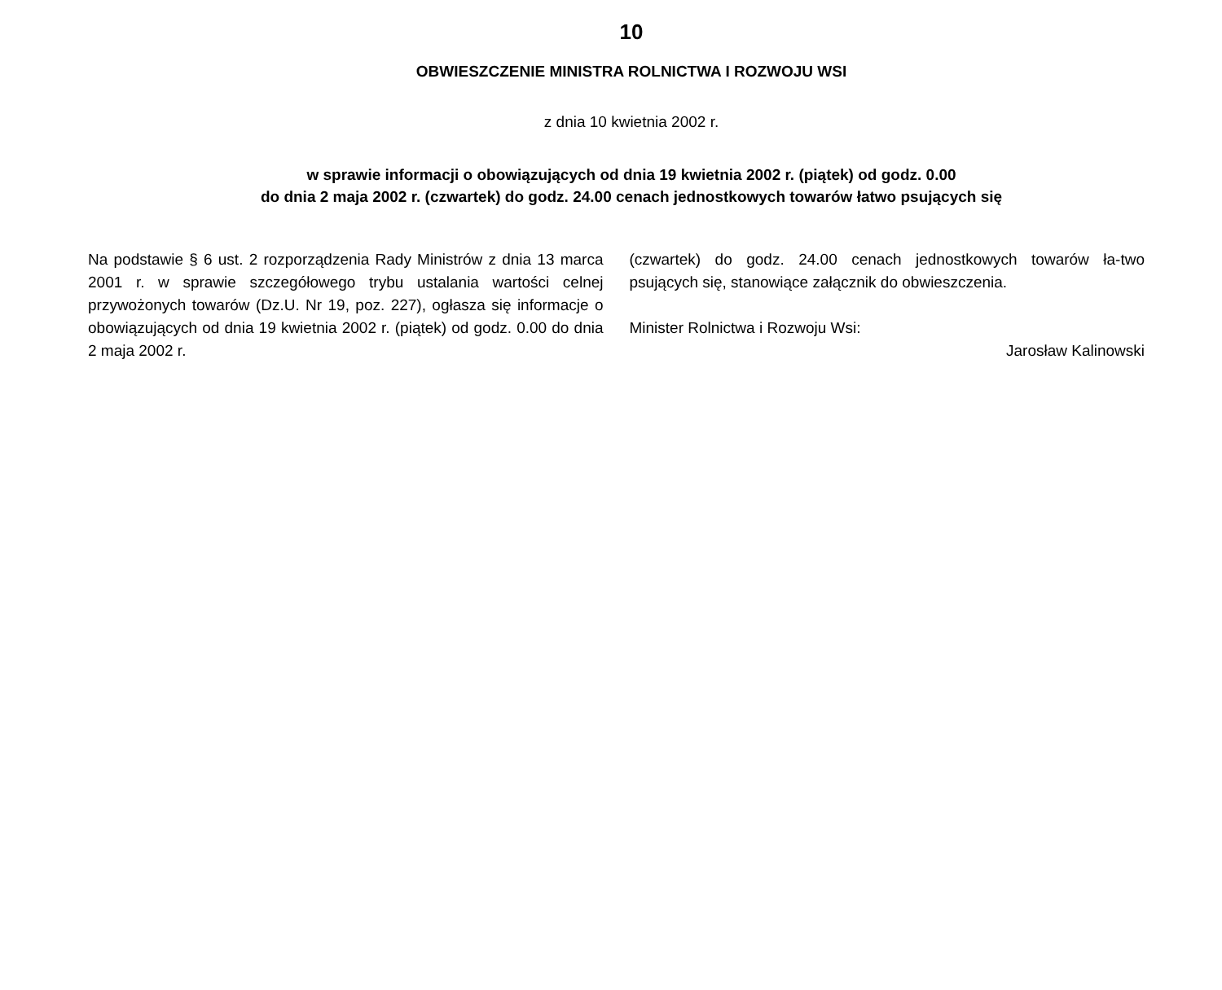10
OBWIESZCZENIE MINISTRA ROLNICTWA I ROZWOJU WSI
z dnia 10 kwietnia 2002 r.
w sprawie informacji o obowiązujących od dnia 19 kwietnia 2002 r. (piątek) od godz. 0.00
do dnia 2 maja 2002 r. (czwartek) do godz. 24.00 cenach jednostkowych towarów łatwo psujących się
Na podstawie § 6 ust. 2 rozporządzenia Rady Ministrów z dnia 13 marca 2001 r. w sprawie szczegółowego trybu ustalania wartości celnej przywożonych towarów (Dz.U. Nr 19, poz. 227), ogłasza się informacje o obowiązujących od dnia 19 kwietnia 2002 r. (piątek) od godz. 0.00 do dnia 2 maja 2002 r.
(czwartek) do godz. 24.00 cenach jednostkowych towarów ła-two psujących się, stanowiące załącznik do obwieszczenia.
Minister Rolnictwa i Rozwoju Wsi:
Jarosław Kalinowski